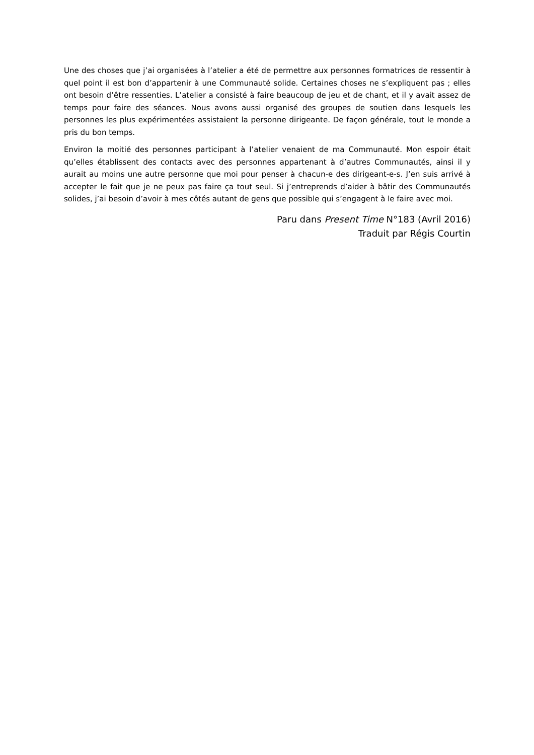Une des choses que j’ai organisées à l’atelier a été de permettre aux personnes formatrices de ressentir à quel point il est bon d’appartenir à une Communauté solide. Certaines choses ne s’expliquent pas ; elles ont besoin d’être ressenties. L’atelier a consisté à faire beaucoup de jeu et de chant, et il y avait assez de temps pour faire des séances. Nous avons aussi organisé des groupes de soutien dans lesquels les personnes les plus expérimentées assistaient la personne dirigeante. De façon générale, tout le monde a pris du bon temps.
Environ la moitié des personnes participant à l’atelier venaient de ma Communauté. Mon espoir était qu’elles établissent des contacts avec des personnes appartenant à d’autres Communautés, ainsi il y aurait au moins une autre personne que moi pour penser à chacun-e des dirigeant-e-s. J’en suis arrivé à accepter le fait que je ne peux pas faire ça tout seul. Si j’entreprends d’aider à bâtir des Communautés solides, j’ai besoin d’avoir à mes côtés autant de gens que possible qui s’engagent à le faire avec moi.
Paru dans Present Time N°183 (Avril 2016)
Traduit par Régis Courtin